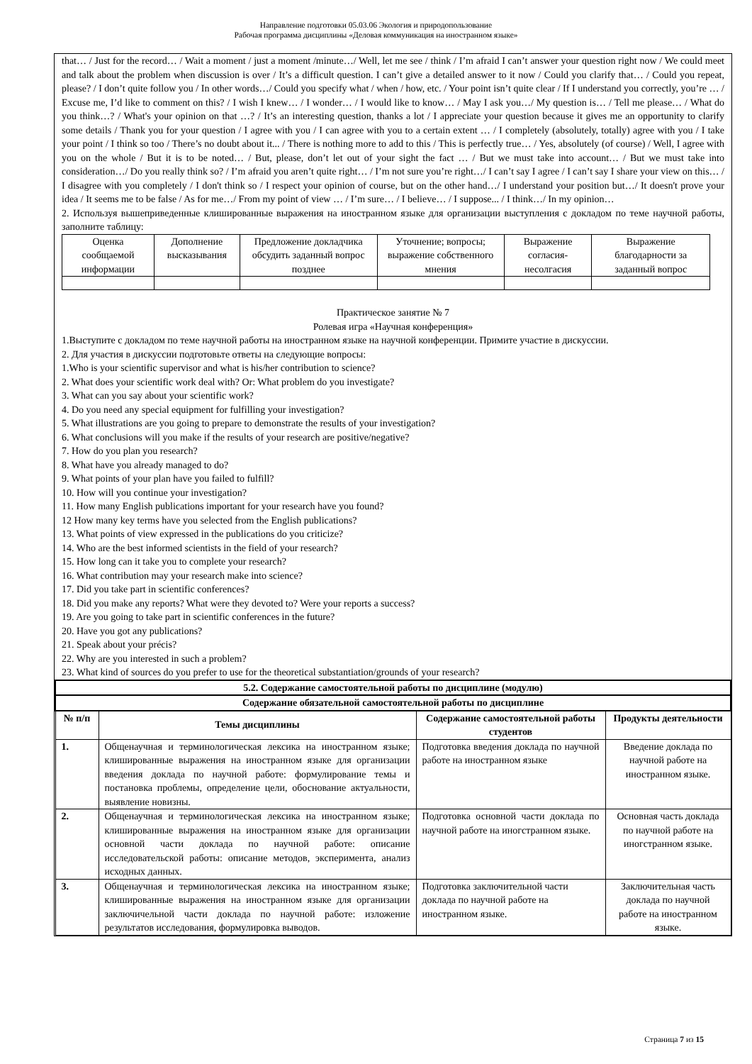Направление подготовки 05.03.06 Экология и природопользование
Рабочая программа дисциплины «Деловая коммуникация на иностранном языке»
that… / Just for the record… / Wait a moment / just a moment /minute…/ Well, let me see / think / I’m afraid I can’t answer your question right now / We could meet and talk about the problem when discussion is over / It’s a difficult question. I can’t give a detailed answer to it now / Could you clarify that… / Could you repeat, please? / I don’t quite follow you / In other words…/ Could you specify what / when / how, etc. / Your point isn’t quite clear / If I understand you correctly, you’re … / Excuse me, I’d like to comment on this? / I wish I knew… / I wonder… / I would like to know… / May I ask you…/ My question is… / Tell me please… / What do you think…? / What's your opinion on that …? / It’s an interesting question, thanks a lot / I appreciate your question because it gives me an opportunity to clarify some details / Thank you for your question / I agree with you / I can agree with you to a certain extent … / I completely (absolutely, totally) agree with you / I take your point / I think so too / There’s no doubt about it... / There is nothing more to add to this / This is perfectly true… / Yes, absolutely (of course) / Well, I agree with you on the whole / But it is to be noted… / But, please, don’t let out of your sight the fact … / But we must take into account… / But we must take into consideration…/ Do you really think so? / I’m afraid you aren’t quite right… / I’m not sure you’re right…/ I can’t say I agree / I can’t say I share your view on this… / I disagree with you completely / I don't think so / I respect your opinion of course, but on the other hand…/ I understand your position but…/ It doesn't prove your idea / It seems me to be false / As for me…/ From my point of view … / I’m sure… / I believe… / I suppose... / I think…/ In my opinion…
2. Используя вышеприведенные клишированные выражения на иностранном языке для организации выступления с докладом по теме научной работы, заполните таблицу:
| Оценка сообщаемой информации | Дополнение высказывания | Предложение докладчика обсудить заданный вопрос позднее | Уточнение; вопросы; выражение собственного мнения | Выражение согласия-несолгасия | Выражение благодарности за заданный вопрос |
Практическое занятие № 7
Ролевая игра «Научная конференция»
1.Выступите с докладом по теме научной работы на иностранном языке на научной конференции. Примите участие в дискуссии.
2. Для участия в дискуссии подготовьте ответы на следующие вопросы:
1.Who is your scientific supervisor and what is his/her contribution to science?
2. What does your scientific work deal with? Or: What problem do you investigate?
3. What can you say about your scientific work?
4. Do you need any special equipment for fulfilling your investigation?
5. What illustrations are you going to prepare to demonstrate the results of your investigation?
6. What conclusions will you make if the results of your research are positive/negative?
7. How do you plan you research?
8. What have you already managed to do?
9. What points of your plan have you failed to fulfill?
10. How will you continue your investigation?
11. How many English publications important for your research have you found?
12 How many key terms have you selected from the English publications?
13. What points of view expressed in the publications do you criticize?
14. Who are the best informed scientists in the field of your research?
15. How long can it take you to complete your research?
16. What contribution may your research make into science?
17. Did you take part in scientific conferences?
18. Did you make any reports? What were they devoted to? Were your reports a success?
19. Are you going to take part in scientific conferences in the future?
20. Have you got any publications?
21. Speak about your précis?
22. Why are you interested in such a problem?
23. What kind of sources do you prefer to use for the theoretical substantiation/grounds of your research?
| 5.2. Содержание самостоятельной работы по дисциплине (модулю) | | | |
| --- | --- | --- | --- |
| Содержание обязательной самостоятельной работы по дисциплине | | | |
| № п/п | Темы дисциплины | Содержание самостоятельной работы студентов | Продукты деятельности |
| 1. | Общенаучная и терминологическая лексика на иностранном языке; клишированные выражения на иностранном языке для организации введения доклада по научной работе: формулирование темы и постановка проблемы, определение цели, обоснование актуальности, выявление новизны. | Подготовка введения доклада по научной работе на иностранном языке | Введение доклада по научной работе на иностранном языке. |
| 2. | Общенаучная и терминологическая лексика на иностранном языке; клишированные выражения на иностранном языке для организации основной части доклада по научной работе: описание исследовательской работы: описание методов, эксперимента, анализ исходных данных. | Подготовка основной части доклада по научной работе на иногстранном языке. | Основная часть доклада по научной работе на иногстранном языке. |
| 3. | Общенаучная и терминологическая лексика на иностранном языке; клишированные выражения на иностранном языке для организации заключичельной части доклада по научной работе: изложение результатов исследования, формулировка выводов. | Подготовка заключительной части доклада по научной работе на иностранном языке. | Заключительная часть доклада по научной работе на иностранном языке. |
Страница 7 из 15